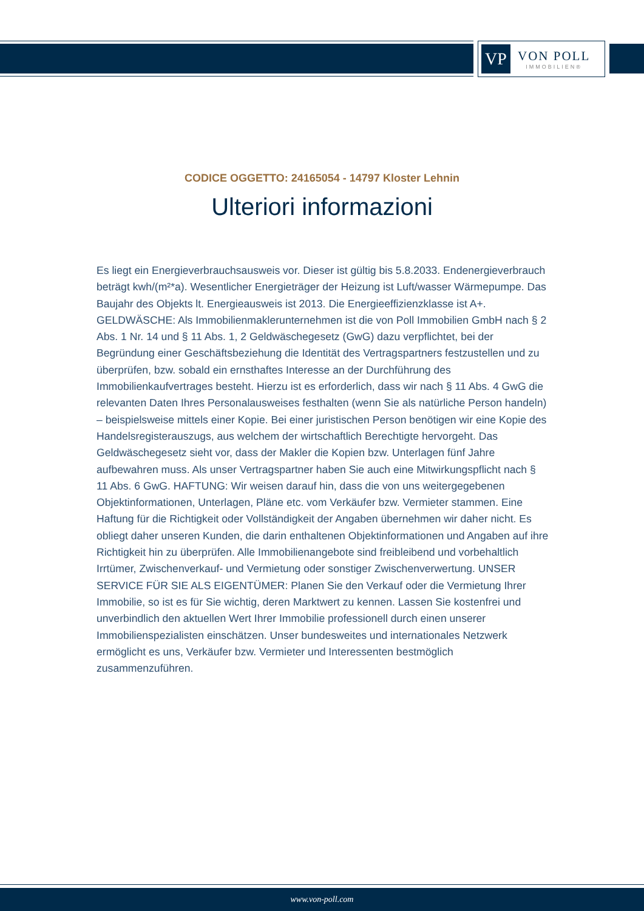VP
VON POLL
IMMOBILIEN®
CODICE OGGETTO: 24165054 - 14797 Kloster Lehnin
Ulteriori informazioni
Es liegt ein Energieverbrauchsausweis vor. Dieser ist gültig bis 5.8.2033. Endenergieverbrauch beträgt kwh/(m²*a). Wesentlicher Energieträger der Heizung ist Luft/wasser Wärmepumpe. Das Baujahr des Objekts lt. Energieausweis ist 2013. Die Energieeffizienzklasse ist A+. GELDWÄSCHE: Als Immobilienmaklerunternehmen ist die von Poll Immobilien GmbH nach § 2 Abs. 1 Nr. 14 und § 11 Abs. 1, 2 Geldwäschegesetz (GwG) dazu verpflichtet, bei der Begründung einer Geschäftsbeziehung die Identität des Vertragspartners festzustellen und zu überprüfen, bzw. sobald ein ernsthaftes Interesse an der Durchführung des Immobilienkaufvertrages besteht. Hierzu ist es erforderlich, dass wir nach § 11 Abs. 4 GwG die relevanten Daten Ihres Personalausweises festhalten (wenn Sie als natürliche Person handeln) – beispielsweise mittels einer Kopie. Bei einer juristischen Person benötigen wir eine Kopie des Handelsregisterauszugs, aus welchem der wirtschaftlich Berechtigte hervorgeht. Das Geldwäschegesetz sieht vor, dass der Makler die Kopien bzw. Unterlagen fünf Jahre aufbewahren muss. Als unser Vertragspartner haben Sie auch eine Mitwirkungspflicht nach § 11 Abs. 6 GwG. HAFTUNG: Wir weisen darauf hin, dass die von uns weitergegebenen Objektinformationen, Unterlagen, Pläne etc. vom Verkäufer bzw. Vermieter stammen. Eine Haftung für die Richtigkeit oder Vollständigkeit der Angaben übernehmen wir daher nicht. Es obliegt daher unseren Kunden, die darin enthaltenen Objektinformationen und Angaben auf ihre Richtigkeit hin zu überprüfen. Alle Immobilienangebote sind freibleibend und vorbehaltlich Irrtümer, Zwischenverkauf- und Vermietung oder sonstiger Zwischenverwertung. UNSER SERVICE FÜR SIE ALS EIGENTÜMER: Planen Sie den Verkauf oder die Vermietung Ihrer Immobilie, so ist es für Sie wichtig, deren Marktwert zu kennen. Lassen Sie kostenfrei und unverbindlich den aktuellen Wert Ihrer Immobilie professionell durch einen unserer Immobilienspezialisten einschätzen. Unser bundesweites und internationales Netzwerk ermöglicht es uns, Verkäufer bzw. Vermieter und Interessenten bestmöglich zusammenzuführen.
www.von-poll.com